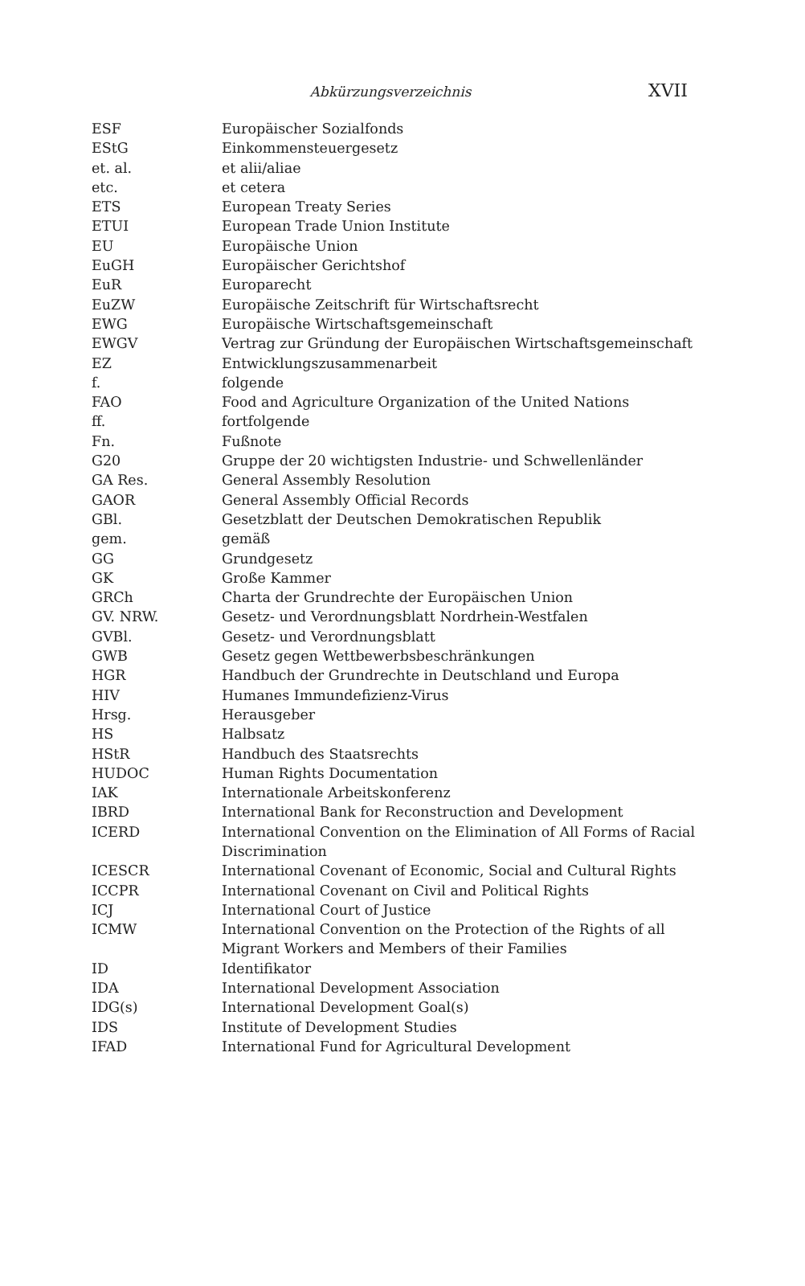Abkürzungsverzeichnis XVII
| ESF | Europäischer Sozialfonds |
| EStG | Einkommensteuergesetz |
| et. al. | et alii/aliae |
| etc. | et cetera |
| ETS | European Treaty Series |
| ETUI | European Trade Union Institute |
| EU | Europäische Union |
| EuGH | Europäischer Gerichtshof |
| EuR | Europarecht |
| EuZW | Europäische Zeitschrift für Wirtschaftsrecht |
| EWG | Europäische Wirtschaftsgemeinschaft |
| EWGV | Vertrag zur Gründung der Europäischen Wirtschaftsgemeinschaft |
| EZ | Entwicklungszusammenarbeit |
| f. | folgende |
| FAO | Food and Agriculture Organization of the United Nations |
| ff. | fortfolgende |
| Fn. | Fußnote |
| G20 | Gruppe der 20 wichtigsten Industrie- und Schwellenländer |
| GA Res. | General Assembly Resolution |
| GAOR | General Assembly Official Records |
| GBl. | Gesetzblatt der Deutschen Demokratischen Republik |
| gem. | gemäß |
| GG | Grundgesetz |
| GK | Große Kammer |
| GRCh | Charta der Grundrechte der Europäischen Union |
| GV. NRW. | Gesetz- und Verordnungsblatt Nordrhein-Westfalen |
| GVBl. | Gesetz- und Verordnungsblatt |
| GWB | Gesetz gegen Wettbewerbsbeschränkungen |
| HGR | Handbuch der Grundrechte in Deutschland und Europa |
| HIV | Humanes Immundefizienz-Virus |
| Hrsg. | Herausgeber |
| HS | Halbsatz |
| HStR | Handbuch des Staatsrechts |
| HUDOC | Human Rights Documentation |
| IAK | Internationale Arbeitskonferenz |
| IBRD | International Bank for Reconstruction and Development |
| ICERD | International Convention on the Elimination of All Forms of Racial Discrimination |
| ICESCR | International Covenant of Economic, Social and Cultural Rights |
| ICCPR | International Covenant on Civil and Political Rights |
| ICJ | International Court of Justice |
| ICMW | International Convention on the Protection of the Rights of all Migrant Workers and Members of their Families |
| ID | Identifikator |
| IDA | International Development Association |
| IDG(s) | International Development Goal(s) |
| IDS | Institute of Development Studies |
| IFAD | International Fund for Agricultural Development |